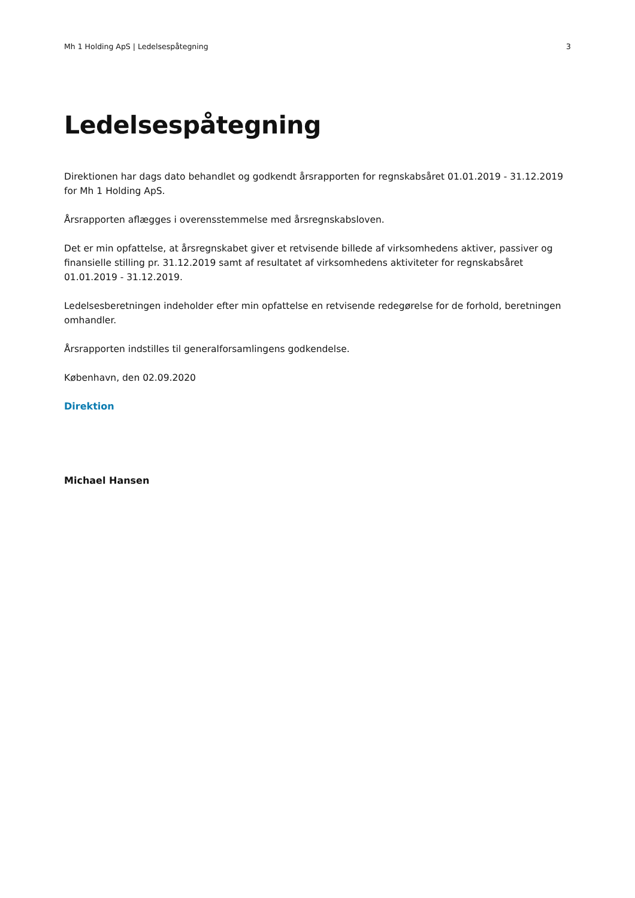Mh 1 Holding ApS | Ledelsespåtegning 3
Ledelsespåtegning
Direktionen har dags dato behandlet og godkendt årsrapporten for regnskabsåret 01.01.2019 - 31.12.2019 for Mh 1 Holding ApS.
Årsrapporten aflægges i overensstemmelse med årsregnskabsloven.
Det er min opfattelse, at årsregnskabet giver et retvisende billede af virksomhedens aktiver, passiver og finansielle stilling pr. 31.12.2019 samt af resultatet af virksomhedens aktiviteter for regnskabsåret 01.01.2019 - 31.12.2019.
Ledelsesberetningen indeholder efter min opfattelse en retvisende redegørelse for de forhold, beretningen omhandler.
Årsrapporten indstilles til generalforsamlingens godkendelse.
København, den 02.09.2020
Direktion
Michael Hansen